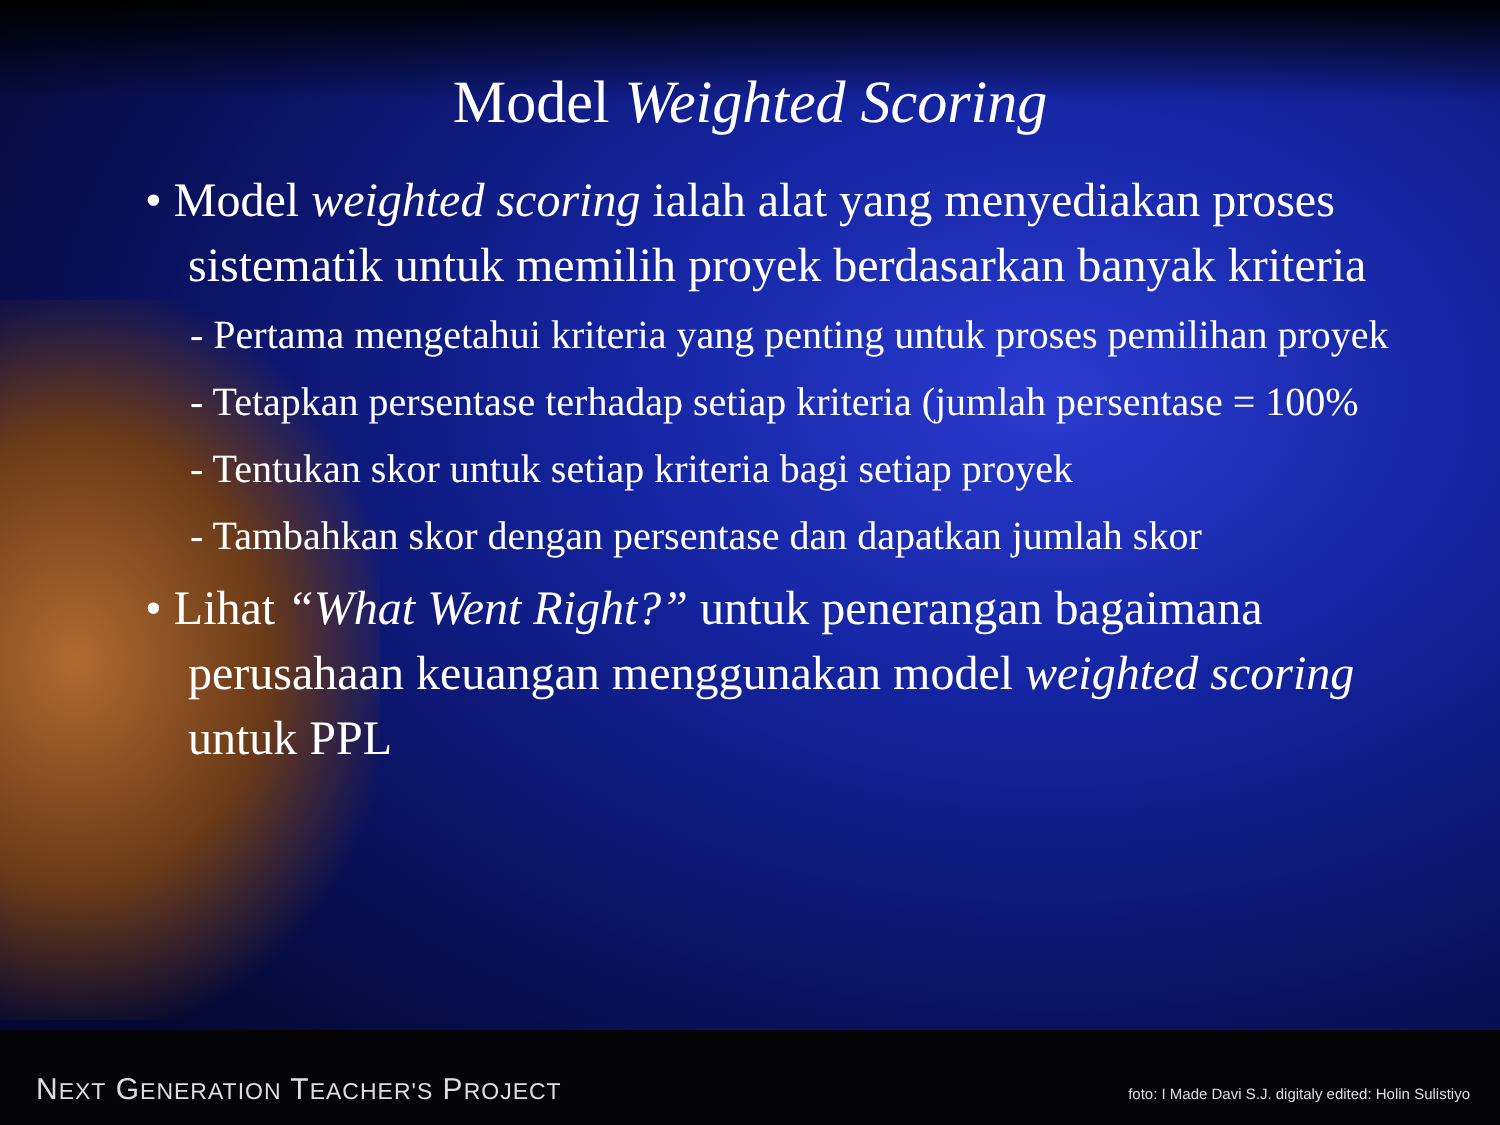Model Weighted Scoring
• Model weighted scoring ialah alat yang menyediakan proses sistematik untuk memilih proyek berdasarkan banyak kriteria
- Pertama mengetahui kriteria yang penting untuk proses pemilihan proyek
- Tetapkan persentase terhadap setiap kriteria (jumlah persentase = 100%
- Tentukan skor untuk setiap kriteria bagi setiap proyek
- Tambahkan skor dengan persentase dan dapatkan jumlah skor
• Lihat “What Went Right?” untuk penerangan bagaimana perusahaan keuangan menggunakan model weighted scoring untuk PPL
NEXT GENERATION TEACHER'S PROJECT
foto: I Made Davi S.J. digitaly edited: Holin Sulistiyo